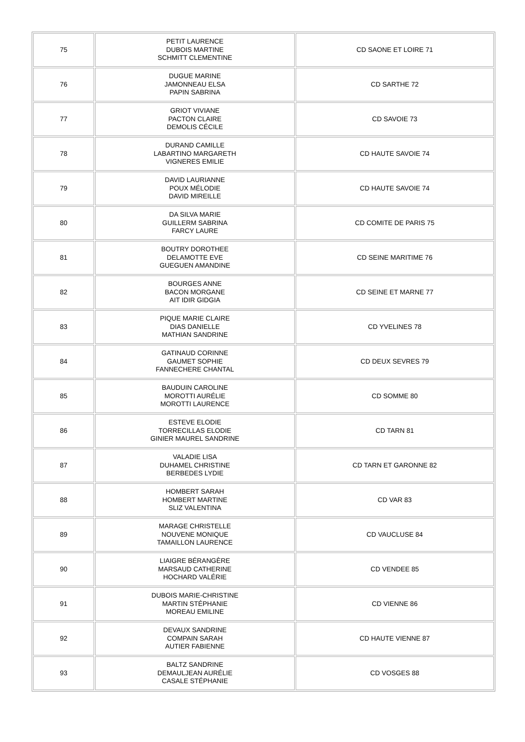| 75 | PETIT LAURENCE DUBOIS MARTINE SCHMITT CLEMENTINE | CD SAONE ET LOIRE 71 |
| 76 | DUGUE MARINE JAMONNEAU ELSA PAPIN SABRINA | CD SARTHE 72 |
| 77 | GRIOT VIVIANE PACTON CLAIRE DEMOLIS CÉCILE | CD SAVOIE 73 |
| 78 | DURAND CAMILLE LABARTINO MARGARETH VIGNERES EMILIE | CD HAUTE SAVOIE 74 |
| 79 | DAVID LAURIANNE POUX MÉLODIE DAVID MIREILLE | CD HAUTE SAVOIE 74 |
| 80 | DA SILVA MARIE GUILLERM SABRINA FARCY LAURE | CD COMITE DE PARIS 75 |
| 81 | BOUTRY DOROTHEE DELAMOTTE EVE GUEGUEN AMANDINE | CD SEINE MARITIME 76 |
| 82 | BOURGES ANNE BACON MORGANE AIT IDIR GIDGIA | CD SEINE ET MARNE 77 |
| 83 | PIQUE MARIE CLAIRE DIAS DANIELLE MATHIAN SANDRINE | CD YVELINES 78 |
| 84 | GATINAUD CORINNE GAUMET SOPHIE FANNECHERE CHANTAL | CD DEUX SEVRES 79 |
| 85 | BAUDUIN CAROLINE MOROTTI AURÉLIE MOROTTI LAURENCE | CD SOMME 80 |
| 86 | ESTEVE ELODIE TORRECILLAS ELODIE GINIER MAUREL SANDRINE | CD TARN 81 |
| 87 | VALADIE LISA DUHAMEL CHRISTINE BERBEDES LYDIE | CD TARN ET GARONNE 82 |
| 88 | HOMBERT SARAH HOMBERT MARTINE SLIZ VALENTINA | CD VAR 83 |
| 89 | MARAGE CHRISTELLE NOUVENE MONIQUE TAMAILLON LAURENCE | CD VAUCLUSE 84 |
| 90 | LIAIGRE BÉRANGÈRE MARSAUD CATHERINE HOCHARD VALÉRIE | CD VENDEE 85 |
| 91 | DUBOIS MARIE-CHRISTINE MARTIN STÉPHANIE MOREAU EMILINE | CD VIENNE 86 |
| 92 | DEVAUX SANDRINE COMPAIN SARAH AUTIER FABIENNE | CD HAUTE VIENNE 87 |
| 93 | BALTZ SANDRINE DEMAULJEAN AURÉLIE CASALE STÉPHANIE | CD VOSGES 88 |